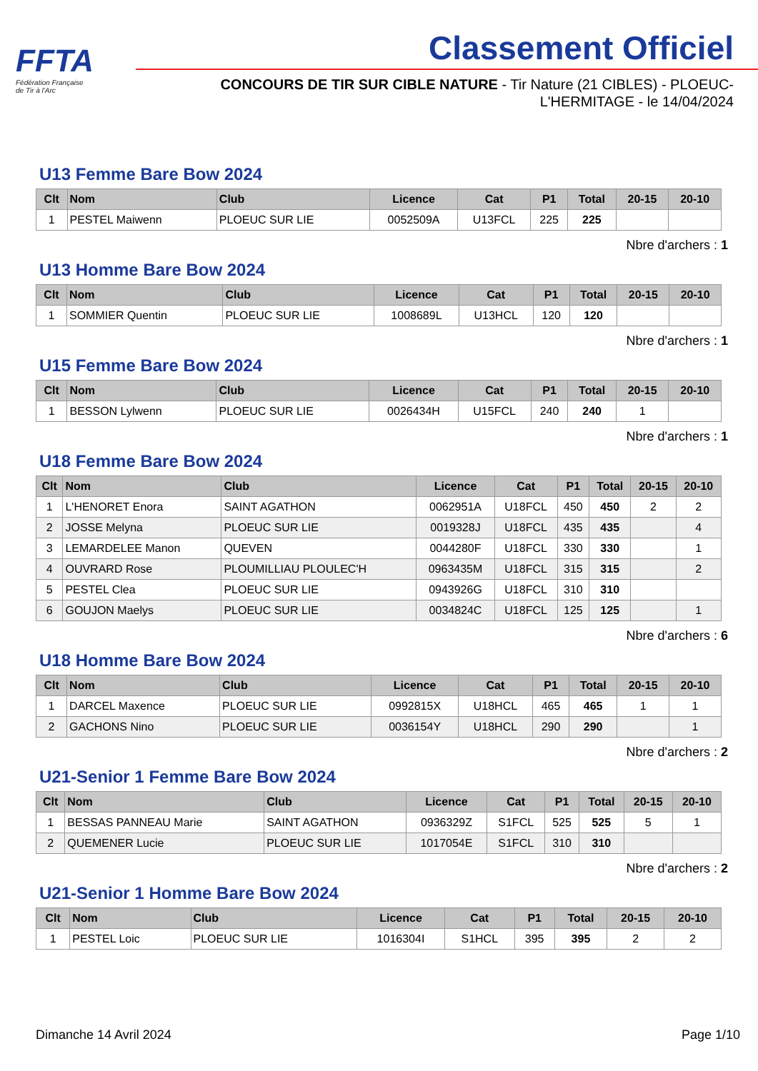FFTA
Fédération Française
de Tir à l'Arc
Classement Officiel
CONCOURS DE TIR SUR CIBLE NATURE - Tir Nature (21 CIBLES) - PLOEUC-L'HERMITAGE - le 14/04/2024
U13 Femme Bare Bow 2024
| Clt | Nom | Club | Licence | Cat | P1 | Total | 20-15 | 20-10 |
| --- | --- | --- | --- | --- | --- | --- | --- | --- |
| 1 | PESTEL Maiwenn | PLOEUC SUR LIE | 0052509A | U13FCL | 225 | 225 | | |
Nbre d'archers : 1
U13 Homme Bare Bow 2024
| Clt | Nom | Club | Licence | Cat | P1 | Total | 20-15 | 20-10 |
| --- | --- | --- | --- | --- | --- | --- | --- | --- |
| 1 | SOMMIER Quentin | PLOEUC SUR LIE | 1008689L | U13HCL | 120 | 120 | | |
Nbre d'archers : 1
U15 Femme Bare Bow 2024
| Clt | Nom | Club | Licence | Cat | P1 | Total | 20-15 | 20-10 |
| --- | --- | --- | --- | --- | --- | --- | --- | --- |
| 1 | BESSON Lylwenn | PLOEUC SUR LIE | 0026434H | U15FCL | 240 | 240 | 1 | |
Nbre d'archers : 1
U18 Femme Bare Bow 2024
| Clt | Nom | Club | Licence | Cat | P1 | Total | 20-15 | 20-10 |
| --- | --- | --- | --- | --- | --- | --- | --- | --- |
| 1 | L'HENORET Enora | SAINT AGATHON | 0062951A | U18FCL | 450 | 450 | 2 | 2 |
| 2 | JOSSE Melyna | PLOEUC SUR LIE | 0019328J | U18FCL | 435 | 435 | | 4 |
| 3 | LEMARDELEE Manon | QUEVEN | 0044280F | U18FCL | 330 | 330 | | 1 |
| 4 | OUVRARD Rose | PLOUMILLIAU PLOULEC'H | 0963435M | U18FCL | 315 | 315 | | 2 |
| 5 | PESTEL Clea | PLOEUC SUR LIE | 0943926G | U18FCL | 310 | 310 | | |
| 6 | GOUJON Maelys | PLOEUC SUR LIE | 0034824C | U18FCL | 125 | 125 | | 1 |
Nbre d'archers : 6
U18 Homme Bare Bow 2024
| Clt | Nom | Club | Licence | Cat | P1 | Total | 20-15 | 20-10 |
| --- | --- | --- | --- | --- | --- | --- | --- | --- |
| 1 | DARCEL Maxence | PLOEUC SUR LIE | 0992815X | U18HCL | 465 | 465 | 1 | 1 |
| 2 | GACHONS Nino | PLOEUC SUR LIE | 0036154Y | U18HCL | 290 | 290 | | 1 |
Nbre d'archers : 2
U21-Senior 1 Femme Bare Bow 2024
| Clt | Nom | Club | Licence | Cat | P1 | Total | 20-15 | 20-10 |
| --- | --- | --- | --- | --- | --- | --- | --- | --- |
| 1 | BESSAS PANNEAU Marie | SAINT AGATHON | 0936329Z | S1FCL | 525 | 525 | 5 | 1 |
| 2 | QUEMENER Lucie | PLOEUC SUR LIE | 1017054E | S1FCL | 310 | 310 | | |
Nbre d'archers : 2
U21-Senior 1 Homme Bare Bow 2024
| Clt | Nom | Club | Licence | Cat | P1 | Total | 20-15 | 20-10 |
| --- | --- | --- | --- | --- | --- | --- | --- | --- |
| 1 | PESTEL Loic | PLOEUC SUR LIE | 1016304I | S1HCL | 395 | 395 | 2 | 2 |
Dimanche 14 Avril 2024 Page 1/10